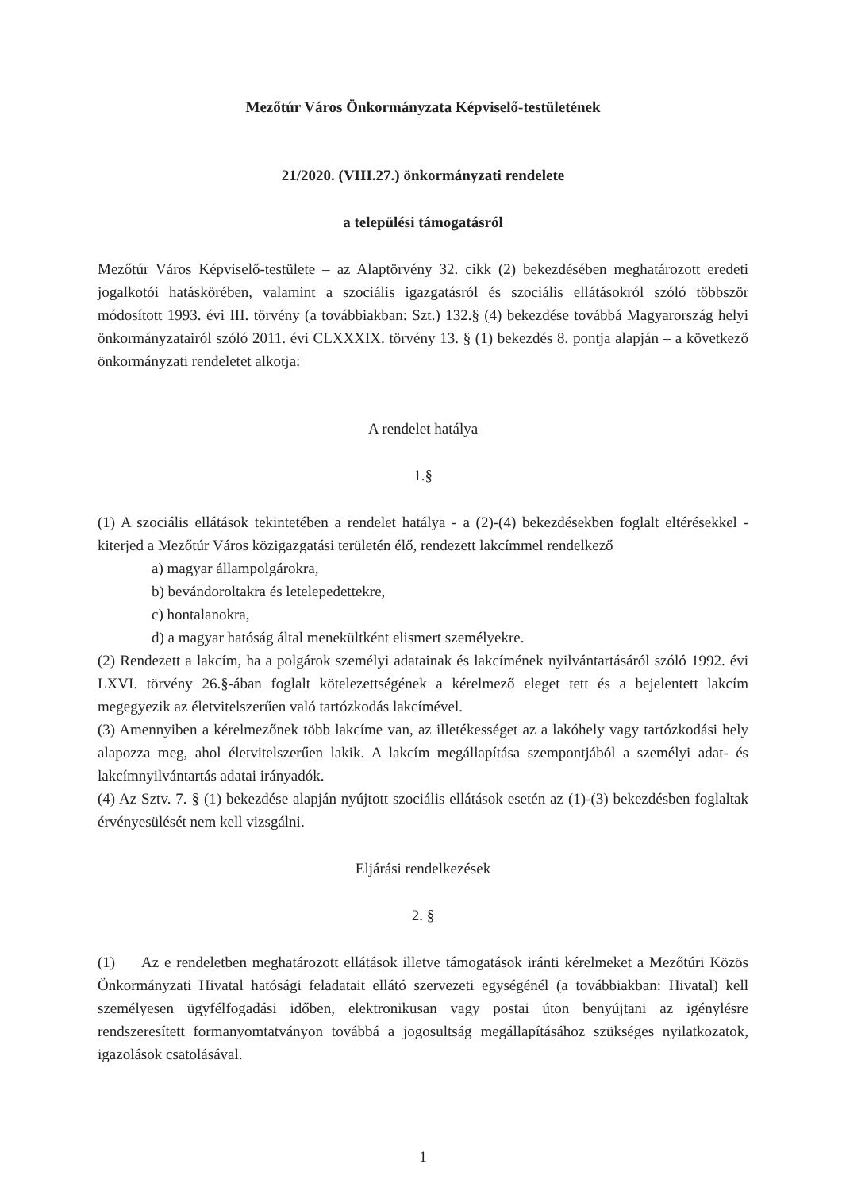Mezőtúr Város Önkormányzata Képviselő-testületének
21/2020. (VIII.27.) önkormányzati rendelete
a települési támogatásról
Mezőtúr Város Képviselő-testülete – az Alaptörvény 32. cikk (2) bekezdésében meghatározott eredeti jogalkotói hatáskörében, valamint a szociális igazgatásról és szociális ellátásokról szóló többször módosított 1993. évi III. törvény (a továbbiakban: Szt.) 132.§ (4) bekezdése továbbá Magyarország helyi önkormányzatairól szóló 2011. évi CLXXXIX. törvény 13. § (1) bekezdés 8. pontja alapján – a következő önkormányzati rendeletet alkotja:
A rendelet hatálya
1.§
(1) A szociális ellátások tekintetében a rendelet hatálya - a (2)-(4) bekezdésekben foglalt eltérésekkel - kiterjed a Mezőtúr Város közigazgatási területén élő, rendezett lakcímmel rendelkező
a) magyar állampolgárokra,
b) bevándoroltakra és letelepedettekre,
c) hontalanokra,
d) a magyar hatóság által menekültként elismert személyekre.
(2) Rendezett a lakcím, ha a polgárok személyi adatainak és lakcímének nyilvántartásáról szóló 1992. évi LXVI. törvény 26.§-ában foglalt kötelezettségének a kérelmező eleget tett és a bejelentett lakcím megegyezik az életvitelszerűen való tartózkodás lakcímével.
(3) Amennyiben a kérelmezőnek több lakcíme van, az illetékességet az a lakóhely vagy tartózkodási hely alapozza meg, ahol életvitelszerűen lakik. A lakcím megállapítása szempontjából a személyi adat- és lakcímnyilvántartás adatai irányadók.
(4) Az Sztv. 7. § (1) bekezdése alapján nyújtott szociális ellátások esetén az (1)-(3) bekezdésben foglaltak érvényesülését nem kell vizsgálni.
Eljárási rendelkezések
2. §
(1) Az e rendeletben meghatározott ellátások illetve támogatások iránti kérelmeket a Mezőtúri Közös Önkormányzati Hivatal hatósági feladatait ellátó szervezeti egységénél (a továbbiakban: Hivatal) kell személyesen ügyfélfogadási időben, elektronikusan vagy postai úton benyújtani az igénylésre rendszeresített formanyomtatványon továbbá a jogosultság megállapításához szükséges nyilatkozatok, igazolások csatolásával.
1